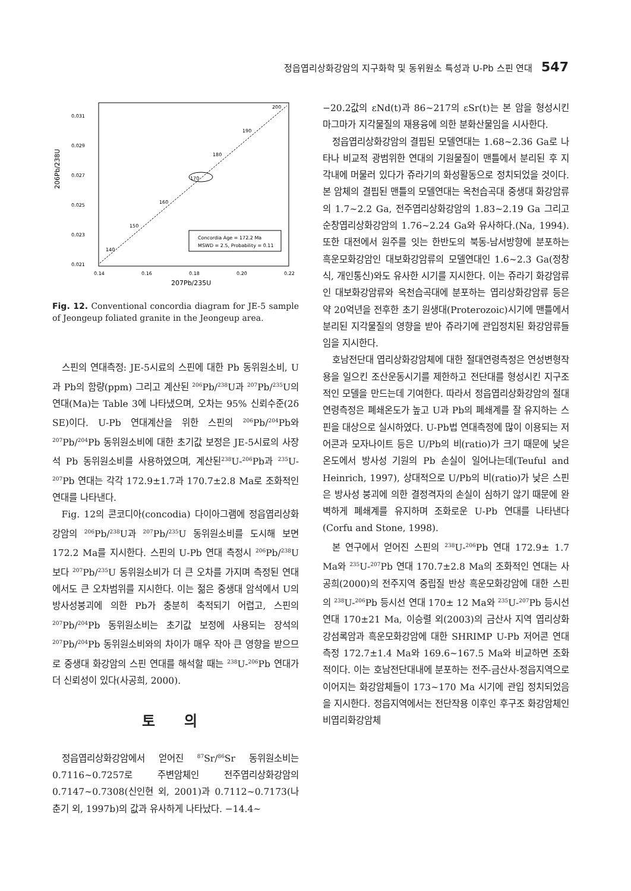정읍엽리상화강암의 지구화학 및 동위원소 특성과 U-Pb 스핀 연대 547
0.031
0.029
0.027
0.025
0.023
0.021
0.14
0.16
0.18
0.20
0.22
200
190
180
170
160
150
140
Concordia Age = 172.2 Ma
MSWD = 2.5, Probability = 0.11
207Pb/235U
206Pb/238U
Fig. 12. Conventional concordia diagram for JE-5 sample of Jeongeup foliated granite in the Jeongeup area.
스핀의 연대측정: JE-5시료의 스핀에 대한 Pb 동위원소비, U과 Pb의 함량(ppm) 그리고 계산된 <sup>206</sup>Pb/<sup>238</sup>U과 <sup>207</sup>Pb/<sup>235</sup>U의 연대(Ma)는 Table 3에 나타냈으며, 오차는 95% 신뢰수준(2δ SE)이다. U-Pb 연대계산을 위한 스핀의 <sup>206</sup>Pb/<sup>204</sup>Pb와 <sup>207</sup>Pb/<sup>204</sup>Pb 동위원소비에 대한 초기값 보정은 JE-5시료의 사장석 Pb 동위원소비를 사용하였으며, 계산된<sup>238</sup>U-<sup>206</sup>Pb과 <sup>235</sup>U-<sup>207</sup>Pb 연대는 각각 172.9±1.7과 170.7±2.8 Ma로 조화적인 연대를 나타낸다.
Fig. 12의 콘코디아(concodia) 다이아그램에 정읍엽리상화강암의 <sup>206</sup>Pb/<sup>238</sup>U과 <sup>207</sup>Pb/<sup>235</sup>U 동위원소비를 도시해 보면 172.2 Ma를 지시한다. 스핀의 U-Pb 연대 측정시 <sup>206</sup>Pb/<sup>238</sup>U 보다 <sup>207</sup>Pb/<sup>235</sup>U 동위원소비가 더 큰 오차를 가지며 측정된 연대에서도 큰 오차범위를 지시한다. 이는 젊은 중생대 암석에서 U의 방사성붕괴에 의한 Pb가 충분히 축적되기 어렵고, 스핀의 <sup>207</sup>Pb/<sup>204</sup>Pb 동위원소비는 초기값 보정에 사용되는 장석의 <sup>207</sup>Pb/<sup>204</sup>Pb 동위원소비와의 차이가 매우 작아 큰 영향을 받으므로 중생대 화강암의 스핀 연대를 해석할 때는 <sup>238</sup>U-<sup>206</sup>Pb 연대가 더 신뢰성이 있다(사공희, 2000).
토 의
정읍엽리상화강암에서 얻어진 <sup>87</sup>Sr/<sup>86</sup>Sr 동위원소비는 0.7116~0.7257로 주변암체인 전주엽리상화강암의 0.7147~0.7308(신인현 외, 2001)과 0.7112~0.7173(나춘기 외, 1997b)의 값과 유사하게 나타났다. −14.4~
−20.2값의 εNd(t)과 86~217의 εSr(t)는 본 암을 형성시킨 마그마가 지각물질의 재용융에 의한 분화산물임을 시사한다.
정읍엽리상화강암의 결핍된 모델연대는 1.68~2.36 Ga로 나타나 비교적 광범위한 연대의 기원물질이 맨틀에서 분리된 후 지각내에 머물러 있다가 쥬라기의 화성활동으로 정치되었을 것이다. 본 암체의 결핍된 맨틀의 모델연대는 옥천습곡대 중생대 화강암류의 1.7~2.2 Ga, 전주엽리상화강암의 1.83~2.19 Ga 그리고 순창엽리상화강암의 1.76~2.24 Ga와 유사하다.(Na, 1994). 또한 대전에서 원주를 잇는 한반도의 북동-남서방향에 분포하는 흑운모화강암인 대보화강암류의 모델연대인 1.6~2.3 Ga(정창식, 개인통신)와도 유사한 시기를 지시한다. 이는 쥬라기 화강암류인 대보화강암류와 옥천습곡대에 분포하는 엽리상화강암류 등은 약 20억년을 전후한 초기 원생대(Proterozoic)시기에 맨틀에서 분리된 지각물질의 영향을 받아 쥬라기에 관입정치된 화강암류들 임을 지시한다.
호남전단대 엽리상화강암체에 대한 절대연령측정은 연성변형작용을 일으킨 조산운동시기를 제한하고 전단대를 형성시킨 지구조적인 모델을 만드는데 기여한다. 따라서 정읍엽리상화강암의 절대연령측정은 폐쇄온도가 높고 U과 Pb의 폐쇄계를 잘 유지하는 스핀을 대상으로 실시하였다. U-Pb법 연대측정에 많이 이용되는 저어콘과 모자나이트 등은 U/Pb의 비(ratio)가 크기 때문에 낮은 온도에서 방사성 기원의 Pb 손실이 일어나는데(Teuful and Heinrich, 1997), 상대적으로 U/Pb의 비(ratio)가 낮은 스핀은 방사성 붕괴에 의한 결정격자의 손실이 심하기 않기 때문에 완벽하게 폐쇄계를 유지하며 조화로운 U-Pb 연대를 나타낸다 (Corfu and Stone, 1998).
본 연구에서 얻어진 스핀의 <sup>238</sup>U-<sup>206</sup>Pb 연대 172.9± 1.7 Ma와 <sup>235</sup>U-<sup>207</sup>Pb 연대 170.7±2.8 Ma의 조화적인 연대는 사공희(2000)의 전주지역 중립질 반상 흑운모화강암에 대한 스핀의 <sup>238</sup>U-<sup>206</sup>Pb 등시선 연대 170± 12 Ma와 <sup>235</sup>U-<sup>207</sup>Pb 등시선 연대 170±21 Ma, 이승렬 외(2003)의 금산사 지역 엽리상화강섬록암과 흑운모화강암에 대한 SHRIMP U-Pb 저어콘 연대측정 172.7±1.4 Ma와 169.6~167.5 Ma와 비교하면 조화적이다. 이는 호남전단대내에 분포하는 전주-금산사-정읍지역으로 이어지는 화강암체들이 173~170 Ma 시기에 관입 정치되었음을 지시한다. 정읍지역에서는 전단작용 이후인 후구조 화강암체인 비엽리화강암체